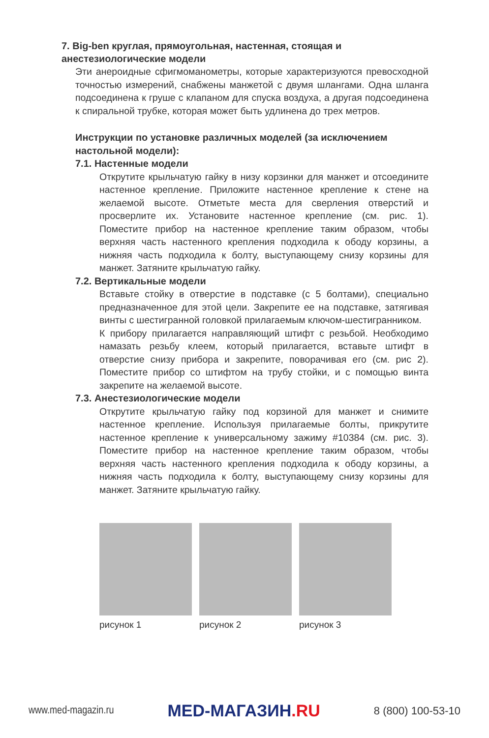7. Big-ben круглая, прямоугольная, настенная, стоящая и анестезиологические модели
Эти анероидные сфигмоманометры, которые характеризуются превосходной точностью измерений, снабжены манжетой с двумя шлангами. Одна шланга подсоединена к груше с клапаном для спуска воздуха, а другая подсоединена к спиральной трубке, которая может быть удлинена до трех метров.
Инструкции по установке различных моделей (за исключением настольной модели):
7.1. Настенные модели
Открутите крыльчатую гайку в низу корзинки для манжет и отсоедините настенное крепление. Приложите настенное крепление к стене на желаемой высоте. Отметьте места для сверления отверстий и просверлите их. Установите настенное крепление (см. рис. 1). Поместите прибор на настенное крепление таким образом, чтобы верхняя часть настенного крепления подходила к ободу корзины, а нижняя часть подходила к болту, выступающему снизу корзины для манжет. Затяните крыльчатую гайку.
7.2. Вертикальные модели
Вставьте стойку в отверстие в подставке (с 5 болтами), специально предназначенное для этой цели. Закрепите ее на подставке, затягивая винты с шестигранной головкой прилагаемым ключом-шестигранником.
К прибору прилагается направляющий штифт с резьбой. Необходимо намазать резьбу клеем, который прилагается, вставьте штифт в отверстие снизу прибора и закрепите, поворачивая его (см. рис 2). Поместите прибор со штифтом на трубу стойки, и с помощью винта закрепите на желаемой высоте.
7.3. Анестезиологические модели
Открутите крыльчатую гайку под корзиной для манжет и снимите настенное крепление. Используя прилагаемые болты, прикрутите настенное крепление к универсальному зажиму #10384 (см. рис. 3). Поместите прибор на настенное крепление таким образом, чтобы верхняя часть настенного крепления подходила к ободу корзины, а нижняя часть подходила к болту, выступающему снизу корзины для манжет. Затяните крыльчатую гайку.
рисунок 1 рисунок 2 рисунок 3
www.med-magazin.ru
MED-МАГАЗИН.RU
8 (800) 100-53-10